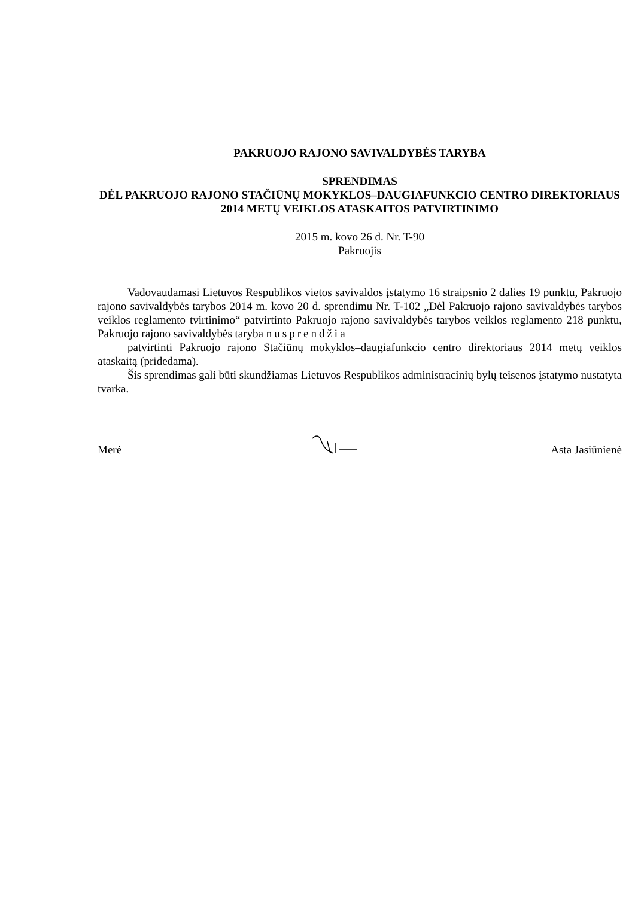PAKRUOJO RAJONO SAVIVALDYBĖS TARYBA
SPRENDIMAS
DĖL PAKRUOJO RAJONO STAČIŪNŲ MOKYKLOS–DAUGIAFUNKCIO CENTRO DIREKTORIAUS 2014 METŲ VEIKLOS ATASKAITOS PATVIRTINIMO
2015 m. kovo 26 d. Nr. T-90
Pakruojis
Vadovaudamasi Lietuvos Respublikos vietos savivaldos įstatymo 16 straipsnio 2 dalies 19 punktu, Pakruojo rajono savivaldybės tarybos 2014 m. kovo 20 d. sprendimu Nr. T-102 „Dėl Pakruojo rajono savivaldybės tarybos veiklos reglamento tvirtinimo“ patvirtinto Pakruojo rajono savivaldybės tarybos veiklos reglamento 218 punktu, Pakruojo rajono savivaldybės taryba nusprendžia
patvirtinti Pakruojo rajono Stačiūnų mokyklos–daugiafunkcio centro direktoriaus 2014 metų veiklos ataskaitą (pridedama).
Šis sprendimas gali būti skundžiamas Lietuvos Respublikos administracinių bylų teisenos įstatymo nustatyta tvarka.
Merė Asta Jasiūnienė